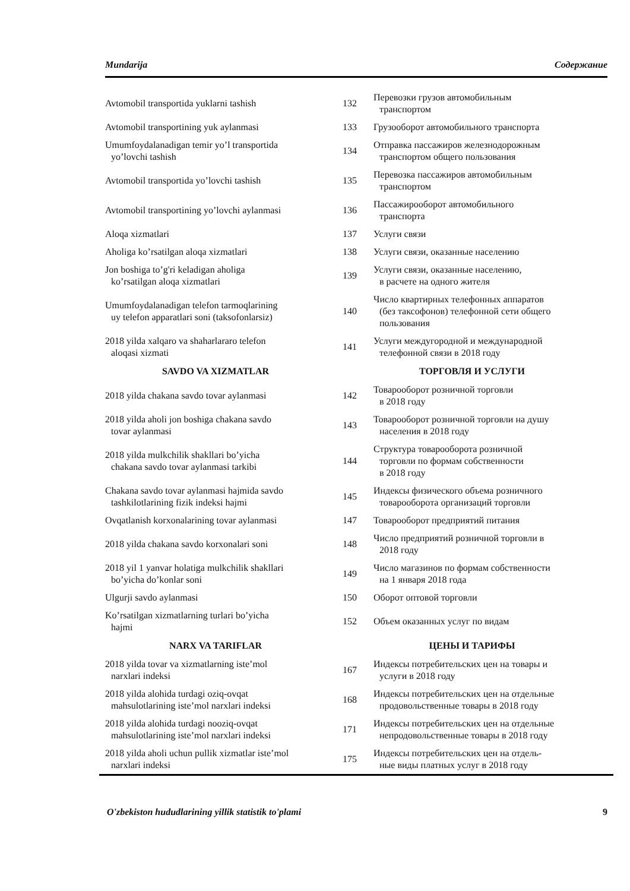Mundarija Содержание
| Avtomobil transportida yuklarni tashish | 132 | Перевозки грузов автомобильным транспортом |
| Avtomobil transportining yuk aylanmasi | 133 | Грузооборот автомобильного транспорта |
| Umumfoydalanadigan temir yo’l transportida yo’lovchi tashish | 134 | Отправка пассажиров железнодорожным транспортом общего пользования |
| Avtomobil transportida yo’lovchi tashish | 135 | Перевозка пассажиров автомобильным транспортом |
| Avtomobil transportining yo’lovchi aylanmasi | 136 | Пассажирооборот автомобильного транспорта |
| Aloqa xizmatlari | 137 | Услуги связи |
| Aholiga ko’rsatilgan aloqa xizmatlari | 138 | Услуги связи, оказанные населению |
| Jon boshiga to’g'ri keladigan aholiga ko’rsatilgan aloqa xizmatlari | 139 | Услуги связи, оказанные населению, в расчете на одного жителя |
| Umumfoydalanadigan telefon tarmoqlarining uy telefon apparatlari soni (taksofonlarsiz) | 140 | Число квартирных телефонных аппаратов (без таксофонов) телефонной сети общего пользования |
| 2018 yilda xalqaro va shaharlararo telefon aloqasi xizmati | 141 | Услуги междугородной и международной телефонной связи в 2018 году |
| SAVDO VA XIZMATLAR | | ТОРГОВЛЯ И УСЛУГИ |
| 2018 yilda chakana savdo tovar aylanmasi | 142 | Товарооборот розничной торговли в 2018 году |
| 2018 yilda aholi jon boshiga chakana savdo tovar aylanmasi | 143 | Товарооборот розничной торговли на душу населения в 2018 году |
| 2018 yilda mulkchilik shakllari bo’yicha chakana savdo tovar aylanmasi tarkibi | 144 | Структура товарооборота розничной торговли по формам собственности в 2018 году |
| Chakana savdo tovar aylanmasi hajmida savdo tashkilotlarining fizik indeksi hajmi | 145 | Индексы физического объема розничного товарооборота организаций торговли |
| Ovqatlanish korxonalarining tovar aylanmasi | 147 | Товарооборот предприятий питания |
| 2018 yilda chakana savdo korxonalari soni | 148 | Число предприятий розничной торговли в 2018 году |
| 2018 yil 1 yanvar holatiga mulkchilik shakllari bo’yicha do’konlar soni | 149 | Число магазинов по формам собственности на 1 января 2018 года |
| Ulgurji savdo aylanmasi | 150 | Оборот оптовой торговли |
| Ko’rsatilgan xizmatlarning turlari bo’yicha hajmi | 152 | Объем оказанных услуг по видам |
| NARX VA TARIFLAR | | ЦЕНЫ И ТАРИФЫ |
| 2018 yilda tovar va xizmatlarning iste’mol narxlari indeksi | 167 | Индексы потребительских цен на товары и услуги в 2018 году |
| 2018 yilda alohida turdagi oziq-ovqat mahsulotlarining iste’mol narxlari indeksi | 168 | Индексы потребительских цен на отдельные продовольственные товары в 2018 году |
| 2018 yilda alohida turdagi nooziq-ovqat mahsulotlarining iste’mol narxlari indeksi | 171 | Индексы потребительских цен на отдельные непродовольственные товары в 2018 году |
| 2018 yilda aholi uchun pullik xizmatlar iste’mol narxlari indeksi | 175 | Индексы потребительских цен на отдель- ные виды платных услуг в 2018 году |
O'zbekiston hududlarining yillik statistik to'plami 9